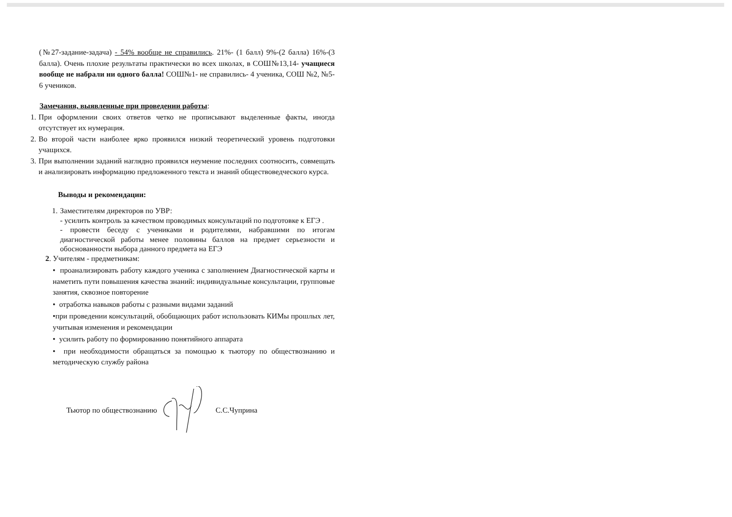(№27-задание-задача) - 54% вообще не справились. 21%- (1 балл) 9%-(2 балла) 16%-(3 балла). Очень плохие результаты практически во всех школах, в СОШ№13,14- учащиеся вообще не набрали ни одного балла! СОШ№1- не справились- 4 ученика, СОШ №2, №5-6 учеников.
Замечания, выявленные при проведении работы:
1. При оформлении своих ответов четко не прописывают выделенные факты, иногда отсутствует их нумерация.
2. Во второй части наиболее ярко проявился низкий теоретический уровень подготовки учащихся.
3. При выполнении заданий наглядно проявился неумение последних соотносить, совмещать и анализировать информацию предложенного текста и знаний обществоведческого курса.
Выводы и рекомендации:
1. Заместителям директоров по УВР:
- усилить контроль за качеством проводимых консультаций по подготовке к ЕГЭ .
- провести беседу с учениками и родителями, набравшими по итогам диагностической работы менее половины баллов на предмет серьезности и обоснованности выбора данного предмета на ЕГЭ
2. Учителям - предметникам:
• проанализировать работу каждого ученика с заполнением Диагностической карты и наметить пути повышения качества знаний: индивидуальные консультации, групповые занятия, сквозное повторение
• отработка навыков работы с разными видами заданий
•при проведении консультаций, обобщающих работ использовать КИМы прошлых лет, учитывая изменения и рекомендации
• усилить работу по формированию понятийного аппарата
• при необходимости обращаться за помощью к тьютору по обществознанию и методическую службу района
Тьютор по обществознанию С.С.Чуприна